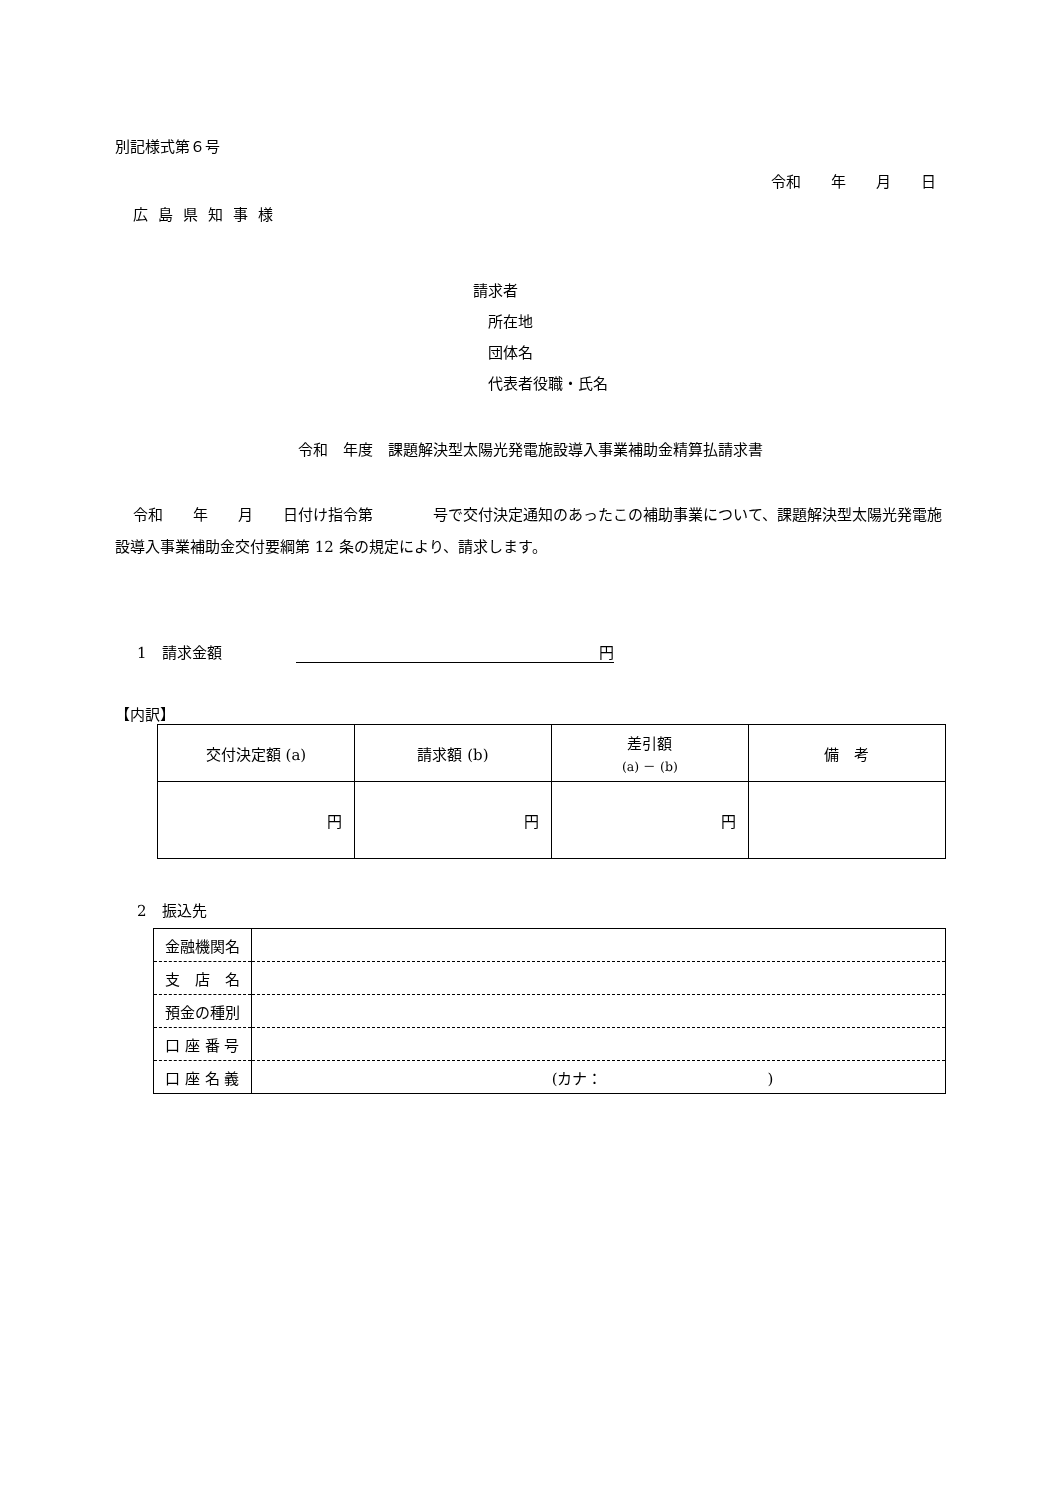別記様式第６号
令和　　年　　月　　日
広島県知事様
請求者
　所在地
　団体名
　代表者役職・氏名
令和　年度　課題解決型太陽光発電施設導入事業補助金精算払請求書
令和　　年　　月　　日付け指令第　　　　号で交付決定通知のあったこの補助事業について、課題解決型太陽光発電施設導入事業補助金交付要綱第 12 条の規定により、請求します。
1　請求金額 円
【内訳】
| 交付決定額 (a) | 請求額 (b) | 差引額 (a) － (b) | 備 考 |
| --- | --- | --- | --- |
| 円 | 円 | 円 | |
2　振込先
| 金融機関名 | |
| 支 店 名 | |
| 預金の種別 | |
| 口 座 番 号 | |
| 口 座 名 義 | (カナ： ) |